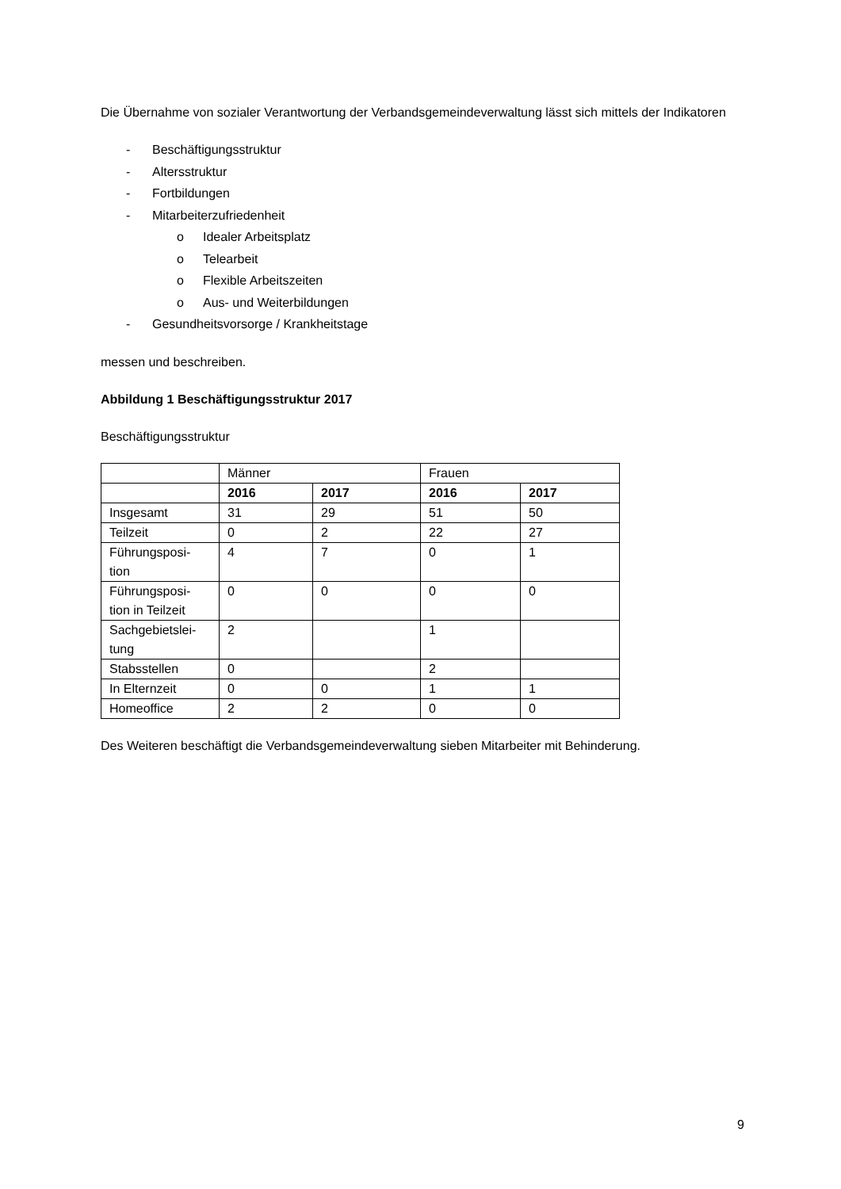Die Übernahme von sozialer Verantwortung der Verbandsgemeindeverwaltung lässt sich mittels der Indikatoren
- Beschäftigungsstruktur
- Altersstruktur
- Fortbildungen
- Mitarbeiterzufriedenheit
o Idealer Arbeitsplatz
o Telearbeit
o Flexible Arbeitszeiten
o Aus- und Weiterbildungen
- Gesundheitsvorsorge / Krankheitstage
messen und beschreiben.
Abbildung 1 Beschäftigungsstruktur 2017
Beschäftigungsstruktur
| | Männer | | Frauen | |
| --- | --- | --- | --- | --- |
| | 2016 | 2017 | 2016 | 2017 |
| Insgesamt | 31 | 29 | 51 | 50 |
| Teilzeit | 0 | 2 | 22 | 27 |
| Führungsposi- tion | 4 | 7 | 0 | 1 |
| Führungsposi- tion in Teilzeit | 0 | 0 | 0 | 0 |
| Sachgebietslei- tung | 2 | | 1 | |
| Stabsstellen | 0 | | 2 | |
| In Elternzeit | 0 | 0 | 1 | 1 |
| Homeoffice | 2 | 2 | 0 | 0 |
Des Weiteren beschäftigt die Verbandsgemeindeverwaltung sieben Mitarbeiter mit Behinderung.
9